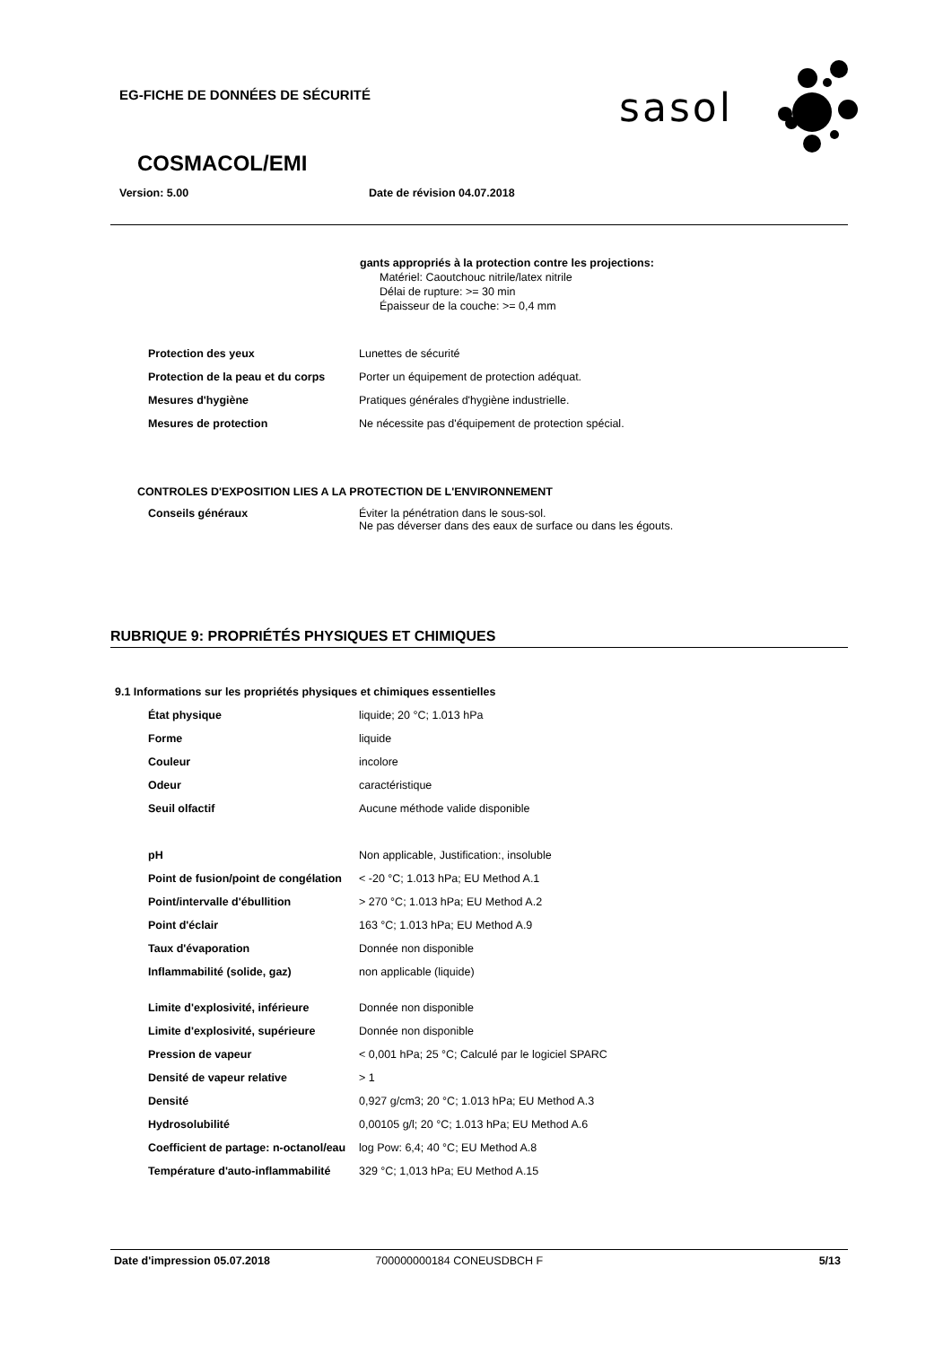EG-FICHE DE DONNÉES DE SÉCURITÉ
sasol
COSMACOL/EMI
Version: 5.00 Date de révision 04.07.2018
gants appropriés à la protection contre les projections:
Matériel: Caoutchouc nitrile/latex nitrile
Délai de rupture: >= 30 min
Épaisseur de la couche: >= 0,4 mm
| Protection des yeux | Lunettes de sécurité |
| Protection de la peau et du corps | Porter un équipement de protection adéquat. |
| Mesures d'hygiène | Pratiques générales d'hygiène industrielle. |
| Mesures de protection | Ne nécessite pas d'équipement de protection spécial. |
CONTROLES D'EXPOSITION LIES A LA PROTECTION DE L'ENVIRONNEMENT
| Conseils généraux | Éviter la pénétration dans le sous-sol. Ne pas déverser dans des eaux de surface ou dans les égouts. |
RUBRIQUE 9: PROPRIÉTÉS PHYSIQUES ET CHIMIQUES
9.1 Informations sur les propriétés physiques et chimiques essentielles
| État physique | liquide; 20 °C; 1.013 hPa |
| Forme | liquide |
| Couleur | incolore |
| Odeur | caractéristique |
| Seuil olfactif | Aucune méthode valide disponible |
| pH | Non applicable, Justification:, insoluble |
| Point de fusion/point de congélation | < -20 °C; 1.013 hPa; EU Method A.1 |
| Point/intervalle d'ébullition | > 270 °C; 1.013 hPa; EU Method A.2 |
| Point d'éclair | 163 °C; 1.013 hPa; EU Method A.9 |
| Taux d'évaporation | Donnée non disponible |
| Inflammabilité (solide, gaz) | non applicable (liquide) |
| Limite d'explosivité, inférieure | Donnée non disponible |
| Limite d'explosivité, supérieure | Donnée non disponible |
| Pression de vapeur | < 0,001 hPa; 25 °C; Calculé par le logiciel SPARC |
| Densité de vapeur relative | > 1 |
| Densité | 0,927 g/cm3; 20 °C; 1.013 hPa; EU Method A.3 |
| Hydrosolubilité | 0,00105 g/l; 20 °C; 1.013 hPa; EU Method A.6 |
| Coefficient de partage: n-octanol/eau | log Pow: 6,4; 40 °C; EU Method A.8 |
| Température d'auto-inflammabilité | 329 °C; 1,013 hPa; EU Method A.15 |
Date d'impression 05.07.2018 700000000184 CONEUSDBCH F 5/13